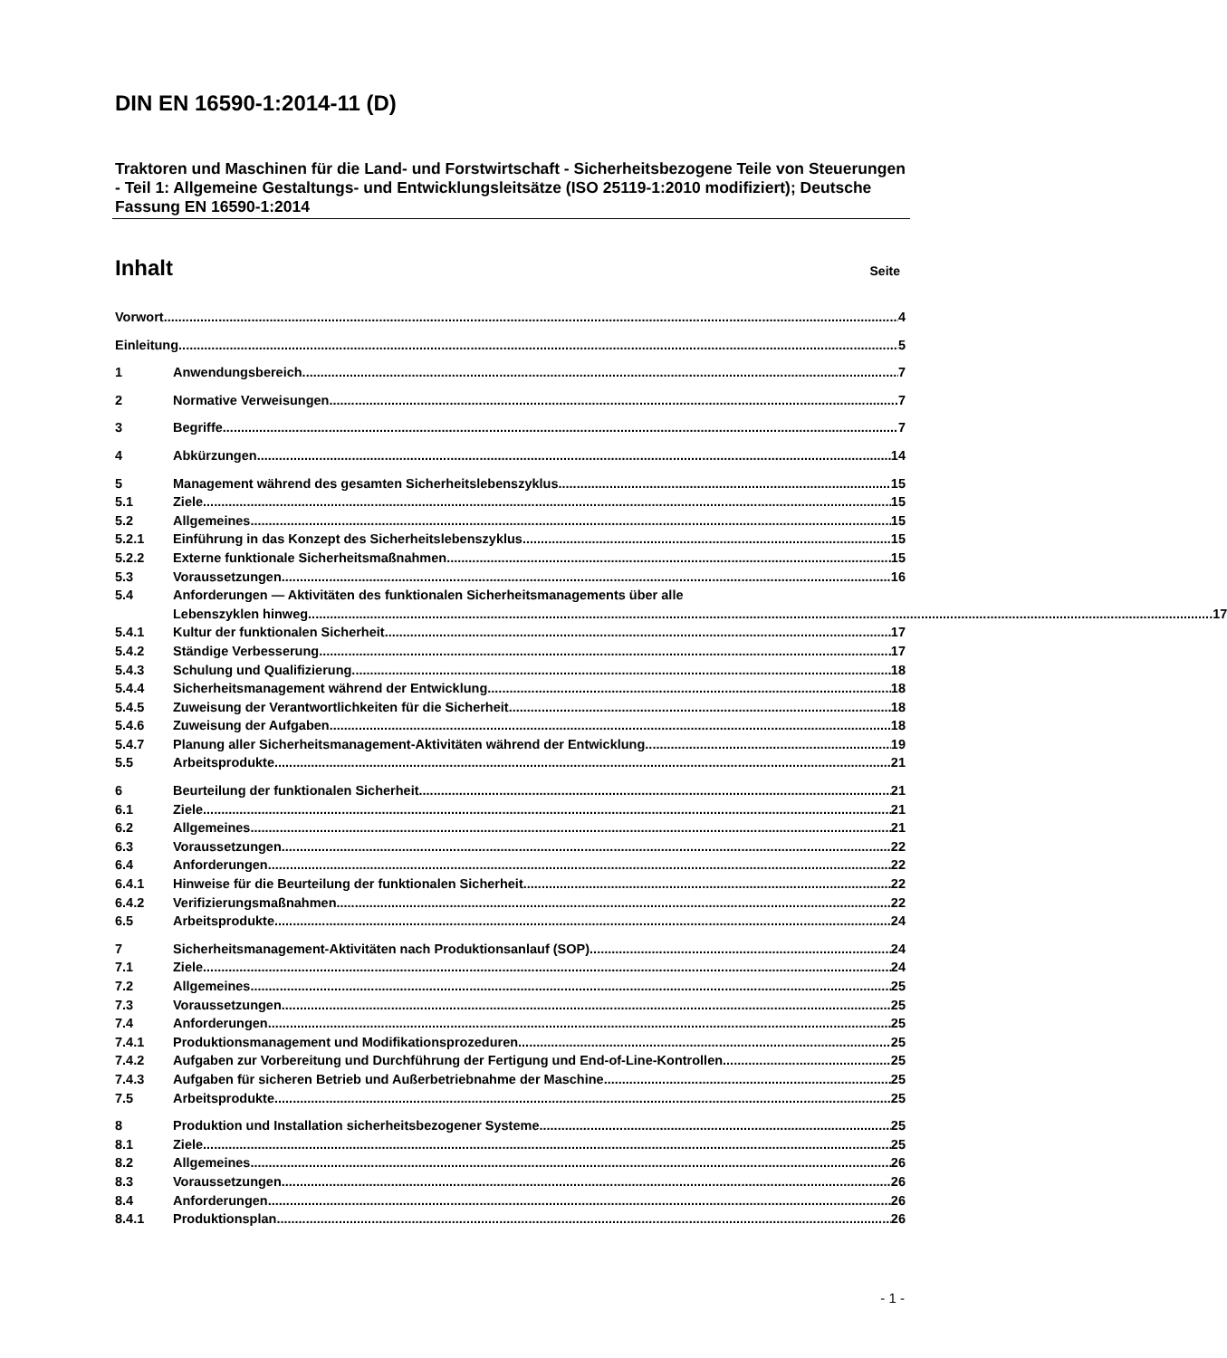DIN EN 16590-1:2014-11 (D)
Traktoren und Maschinen für die Land- und Forstwirtschaft - Sicherheitsbezogene Teile von Steuerungen - Teil 1: Allgemeine Gestaltungs- und Entwicklungsleitsätze (ISO 25119-1:2010 modifiziert); Deutsche Fassung EN 16590-1:2014
Inhalt Seite
Vorwort 4
Einleitung 5
1 Anwendungsbereich 7
2 Normative Verweisungen 7
3 Begriffe 7
4 Abkürzungen 14
5 Management während des gesamten Sicherheitslebenszyklus 15
5.1 Ziele 15
5.2 Allgemeines 15
5.2.1 Einführung in das Konzept des Sicherheitslebenszyklus 15
5.2.2 Externe funktionale Sicherheitsmaßnahmen 15
5.3 Voraussetzungen 16
5.4 Anforderungen — Aktivitäten des funktionalen Sicherheitsmanagements über alle
Lebenszyklen hinweg 17
5.4.1 Kultur der funktionalen Sicherheit 17
5.4.2 Ständige Verbesserung 17
5.4.3 Schulung und Qualifizierung 18
5.4.4 Sicherheitsmanagement während der Entwicklung 18
5.4.5 Zuweisung der Verantwortlichkeiten für die Sicherheit 18
5.4.6 Zuweisung der Aufgaben 18
5.4.7 Planung aller Sicherheitsmanagement-Aktivitäten während der Entwicklung 19
5.5 Arbeitsprodukte 21
6 Beurteilung der funktionalen Sicherheit 21
6.1 Ziele 21
6.2 Allgemeines 21
6.3 Voraussetzungen 22
6.4 Anforderungen 22
6.4.1 Hinweise für die Beurteilung der funktionalen Sicherheit 22
6.4.2 Verifizierungsmaßnahmen 22
6.5 Arbeitsprodukte 24
7 Sicherheitsmanagement-Aktivitäten nach Produktionsanlauf (SOP) 24
7.1 Ziele 24
7.2 Allgemeines 25
7.3 Voraussetzungen 25
7.4 Anforderungen 25
7.4.1 Produktionsmanagement und Modifikationsprozeduren 25
7.4.2 Aufgaben zur Vorbereitung und Durchführung der Fertigung und End-of-Line-Kontrollen 25
7.4.3 Aufgaben für sicheren Betrieb und Außerbetriebnahme der Maschine 25
7.5 Arbeitsprodukte 25
8 Produktion und Installation sicherheitsbezogener Systeme 25
8.1 Ziele 25
8.2 Allgemeines 26
8.3 Voraussetzungen 26
8.4 Anforderungen 26
8.4.1 Produktionsplan 26
- 1 -